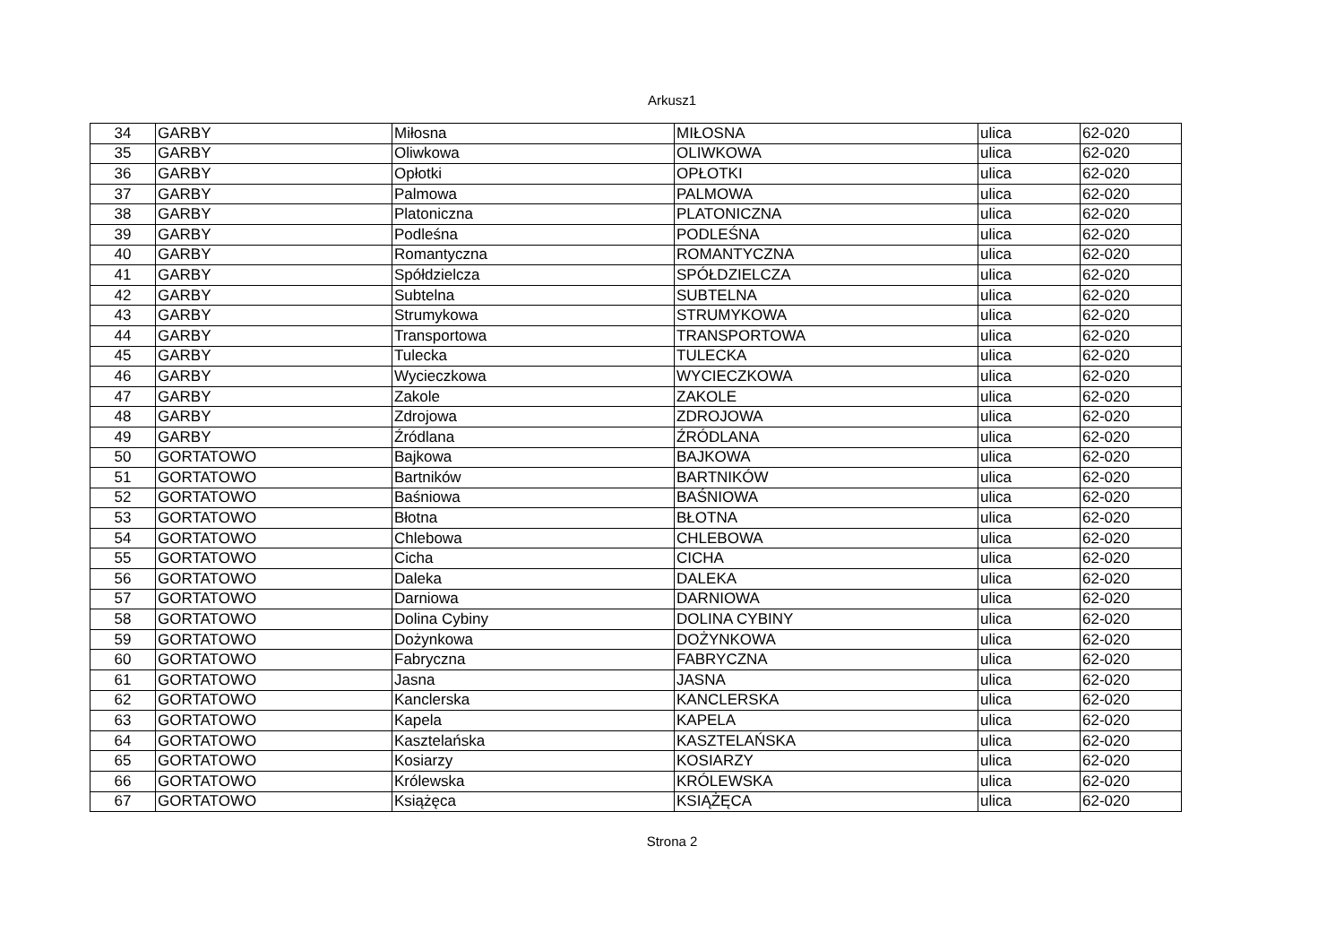Arkusz1
| 34 | GARBY | Miłosna | MIŁOSNA | ulica | 62-020 |
| 35 | GARBY | Oliwkowa | OLIWKOWA | ulica | 62-020 |
| 36 | GARBY | Opłotki | OPŁOTKI | ulica | 62-020 |
| 37 | GARBY | Palmowa | PALMOWA | ulica | 62-020 |
| 38 | GARBY | Platoniczna | PLATONICZNA | ulica | 62-020 |
| 39 | GARBY | Podleśna | PODLEŚNA | ulica | 62-020 |
| 40 | GARBY | Romantyczna | ROMANTYCZNA | ulica | 62-020 |
| 41 | GARBY | Spółdzielcza | SPÓŁDZIELCZA | ulica | 62-020 |
| 42 | GARBY | Subtelna | SUBTELNA | ulica | 62-020 |
| 43 | GARBY | Strumykowa | STRUMYKOWA | ulica | 62-020 |
| 44 | GARBY | Transportowa | TRANSPORTOWA | ulica | 62-020 |
| 45 | GARBY | Tulecka | TULECKA | ulica | 62-020 |
| 46 | GARBY | Wycieczkowa | WYCIECZKOWA | ulica | 62-020 |
| 47 | GARBY | Zakole | ZAKOLE | ulica | 62-020 |
| 48 | GARBY | Zdrojowa | ZDROJOWA | ulica | 62-020 |
| 49 | GARBY | Źródlana | ŹRÓDLANA | ulica | 62-020 |
| 50 | GORTATOWO | Bajkowa | BAJKOWA | ulica | 62-020 |
| 51 | GORTATOWO | Bartników | BARTNIKÓW | ulica | 62-020 |
| 52 | GORTATOWO | Baśniowa | BAŚNIOWA | ulica | 62-020 |
| 53 | GORTATOWO | Błotna | BŁOTNA | ulica | 62-020 |
| 54 | GORTATOWO | Chlebowa | CHLEBOWA | ulica | 62-020 |
| 55 | GORTATOWO | Cicha | CICHA | ulica | 62-020 |
| 56 | GORTATOWO | Daleka | DALEKA | ulica | 62-020 |
| 57 | GORTATOWO | Darniowa | DARNIOWA | ulica | 62-020 |
| 58 | GORTATOWO | Dolina Cybiny | DOLINA CYBINY | ulica | 62-020 |
| 59 | GORTATOWO | Dożynkowa | DOŻYNKOWA | ulica | 62-020 |
| 60 | GORTATOWO | Fabryczna | FABRYCZNA | ulica | 62-020 |
| 61 | GORTATOWO | Jasna | JASNA | ulica | 62-020 |
| 62 | GORTATOWO | Kanclerska | KANCLERSKA | ulica | 62-020 |
| 63 | GORTATOWO | Kapela | KAPELA | ulica | 62-020 |
| 64 | GORTATOWO | Kasztelańska | KASZTELAŃSKA | ulica | 62-020 |
| 65 | GORTATOWO | Kosiarzy | KOSIARZY | ulica | 62-020 |
| 66 | GORTATOWO | Królewska | KRÓLEWSKA | ulica | 62-020 |
| 67 | GORTATOWO | Książęca | KSIĄŻĘCA | ulica | 62-020 |
Strona 2